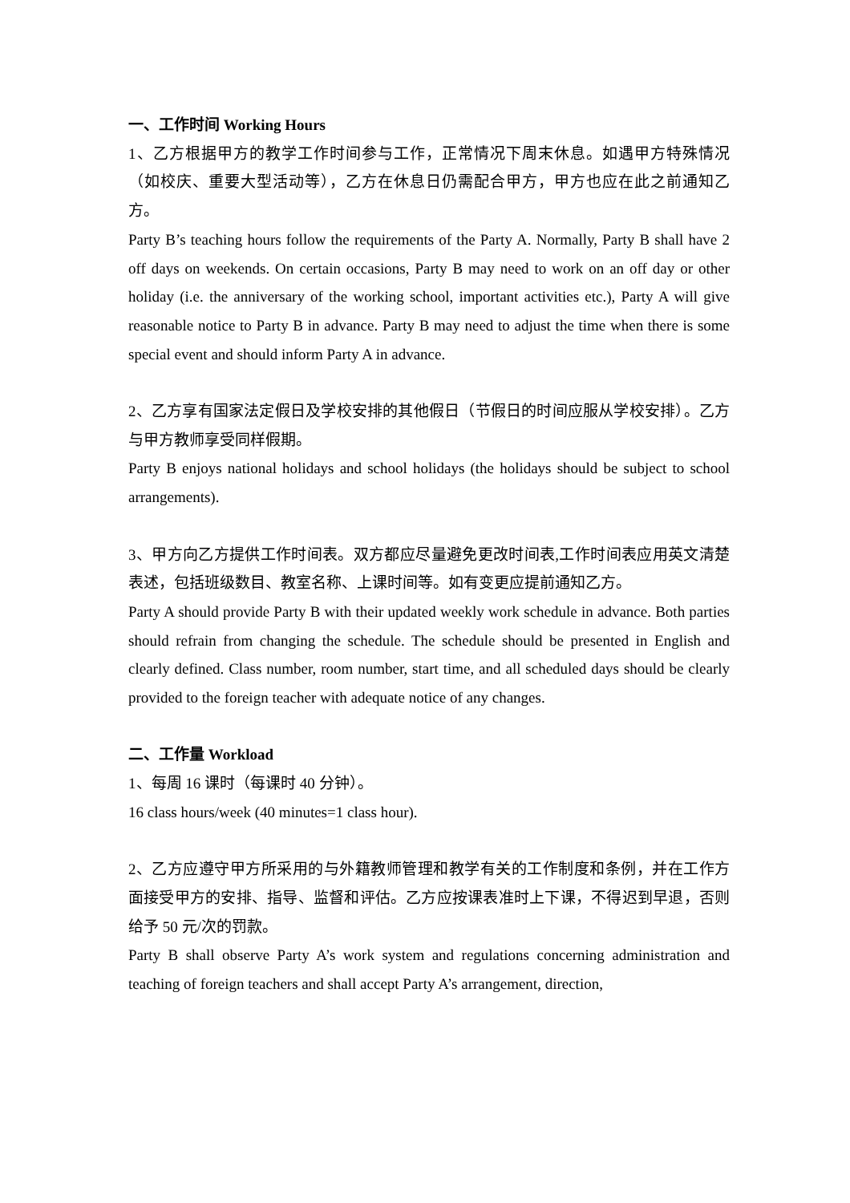一、工作时间 Working Hours
1、乙方根据甲方的教学工作时间参与工作，正常情况下周末休息。如遇甲方特殊情况（如校庆、重要大型活动等），乙方在休息日仍需配合甲方，甲方也应在此之前通知乙方。
Party B’s teaching hours follow the requirements of the Party A. Normally, Party B shall have 2 off days on weekends. On certain occasions, Party B may need to work on an off day or other holiday (i.e. the anniversary of the working school, important activities etc.), Party A will give reasonable notice to Party B in advance. Party B may need to adjust the time when there is some special event and should inform Party A in advance.
2、乙方享有国家法定假日及学校安排的其他假日（节假日的时间应服从学校安排）。乙方与甲方教师享受同样假期。
Party B enjoys national holidays and school holidays (the holidays should be subject to school arrangements).
3、甲方向乙方提供工作时间表。双方都应尽量避免更改时间表,工作时间表应用英文清楚表述，包括班级数目、教室名称、上课时间等。如有变更应提前通知乙方。
Party A should provide Party B with their updated weekly work schedule in advance. Both parties should refrain from changing the schedule. The schedule should be presented in English and clearly defined. Class number, room number, start time, and all scheduled days should be clearly provided to the foreign teacher with adequate notice of any changes.
二、工作量 Workload
1、每周 16 课时（每课时 40 分钟）。
16 class hours/week (40 minutes=1 class hour).
2、乙方应遵守甲方所采用的与外籍教师管理和教学有关的工作制度和条例，并在工作方面接受甲方的安排、指导、监督和评估。乙方应按课表准时上下课，不得迟到早退，否则给予 50 元/次的罚款。
Party B shall observe Party A’s work system and regulations concerning administration and teaching of foreign teachers and shall accept Party A’s arrangement, direction,